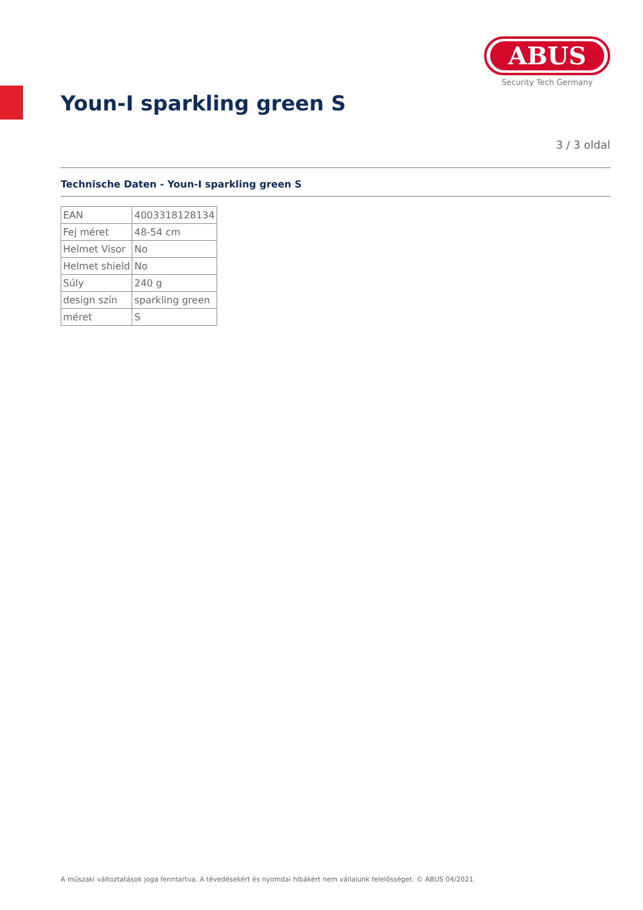ABUS
Security Tech Germany
Youn-I sparkling green S
3 / 3 oldal
Technische Daten - Youn-I sparkling green S
| EAN | 4003318128134 |
| Fej méret | 48-54 cm |
| Helmet Visor | No |
| Helmet shield | No |
| Súly | 240 g |
| design szín | sparkling green |
| méret | S |
A műszaki változtatások joga fenntartva. A tévedésekért és nyomdai hibákért nem vállalunk felelősséget. © ABUS 04/2021